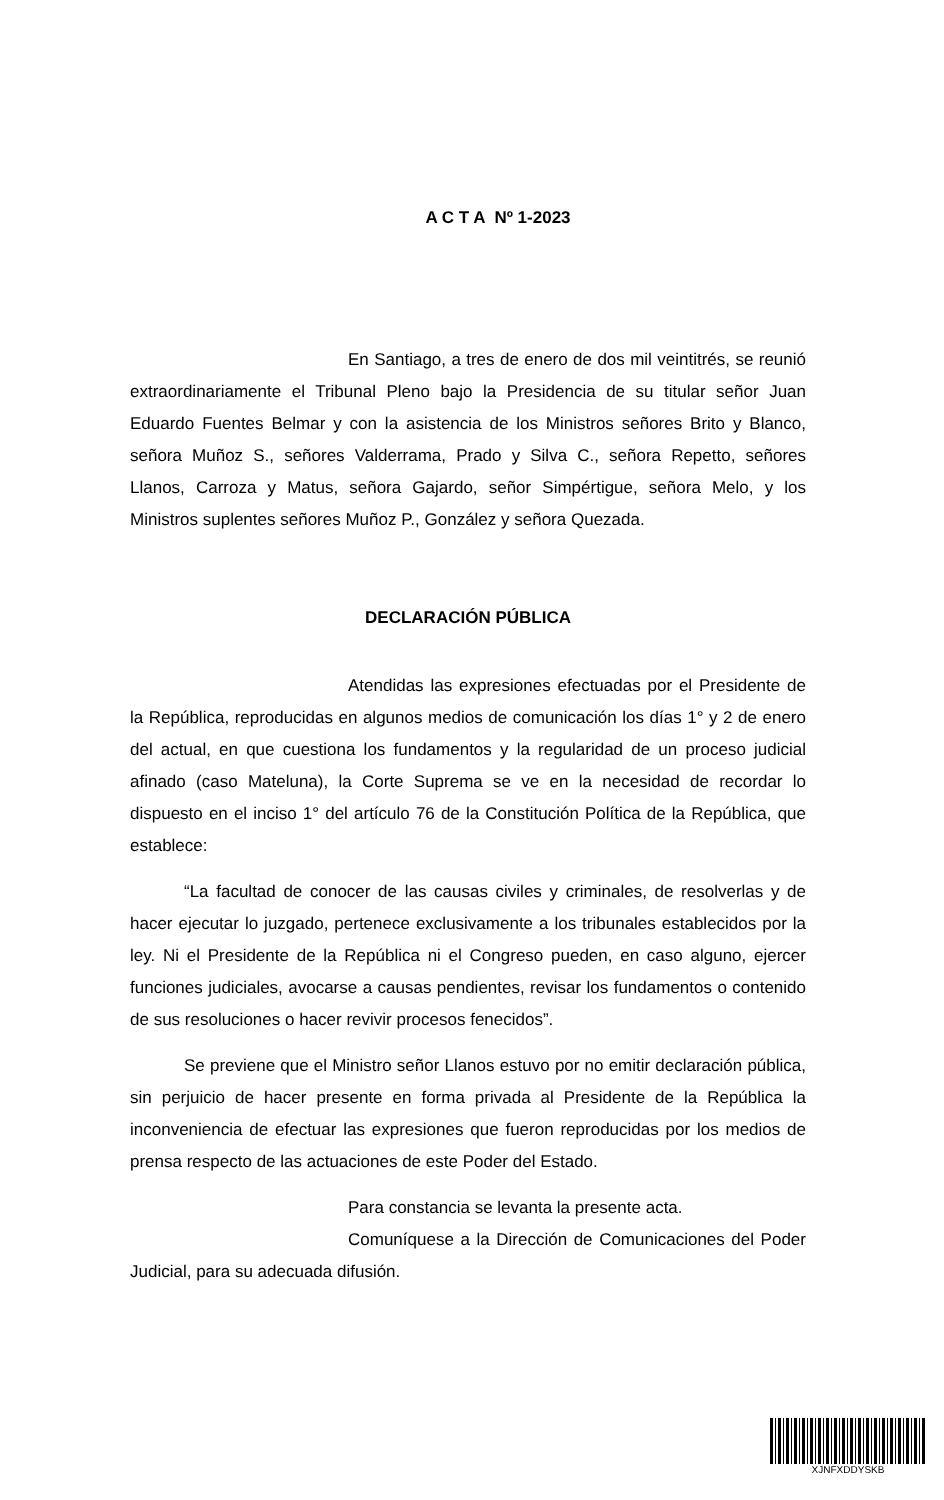A C T A Nº 1-2023
En Santiago, a tres de enero de dos mil veintitrés, se reunió extraordinariamente el Tribunal Pleno bajo la Presidencia de su titular señor Juan Eduardo Fuentes Belmar y con la asistencia de los Ministros señores Brito y Blanco, señora Muñoz S., señores Valderrama, Prado y Silva C., señora Repetto, señores Llanos, Carroza y Matus, señora Gajardo, señor Simpértigue, señora Melo, y los Ministros suplentes señores Muñoz P., González y señora Quezada.
DECLARACIÓN PÚBLICA
Atendidas las expresiones efectuadas por el Presidente de la República, reproducidas en algunos medios de comunicación los días 1° y 2 de enero del actual, en que cuestiona los fundamentos y la regularidad de un proceso judicial afinado (caso Mateluna), la Corte Suprema se ve en la necesidad de recordar lo dispuesto en el inciso 1° del artículo 76 de la Constitución Política de la República, que establece:
“La facultad de conocer de las causas civiles y criminales, de resolverlas y de hacer ejecutar lo juzgado, pertenece exclusivamente a los tribunales establecidos por la ley. Ni el Presidente de la República ni el Congreso pueden, en caso alguno, ejercer funciones judiciales, avocarse a causas pendientes, revisar los fundamentos o contenido de sus resoluciones o hacer revivir procesos fenecidos”.
Se previene que el Ministro señor Llanos estuvo por no emitir declaración pública, sin perjuicio de hacer presente en forma privada al Presidente de la República la inconveniencia de efectuar las expresiones que fueron reproducidas por los medios de prensa respecto de las actuaciones de este Poder del Estado.
Para constancia se levanta la presente acta.
Comuníquese a la Dirección de Comunicaciones del Poder Judicial, para su adecuada difusión.
XJNFXDDYSKB